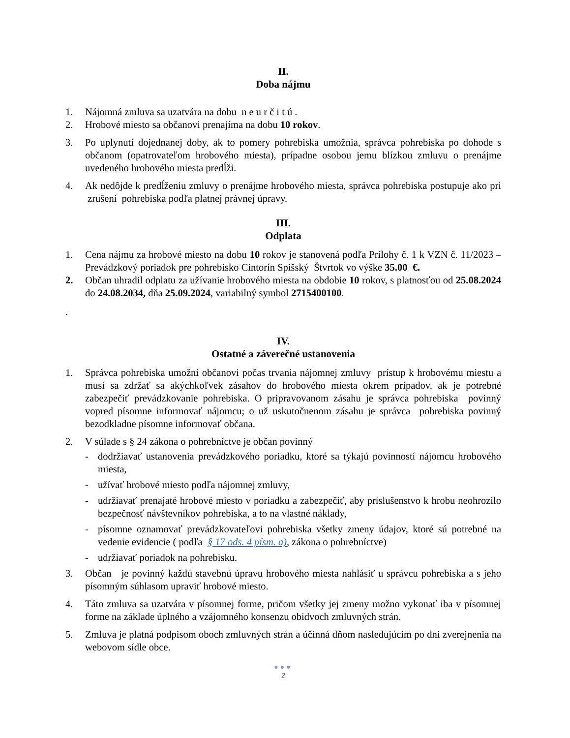II.
Doba nájmu
1. Nájomná zmluva sa uzatvára na dobu n e u r č i t ú .
2. Hrobové miesto sa občanovi prenajíma na dobu 10 rokov.
3. Po uplynutí dojednanej doby, ak to pomery pohrebiska umožnia, správca pohrebiska po dohode s občanom (opatrovateľom hrobového miesta), prípadne osobou jemu blízkou zmluvu o prenájme uvedeného hrobového miesta predĺži.
4. Ak nedôjde k predĺženiu zmluvy o prenájme hrobového miesta, správca pohrebiska postupuje ako pri zrušení pohrebiska podľa platnej právnej úpravy.
III.
Odplata
1. Cena nájmu za hrobové miesto na dobu 10 rokov je stanovená podľa Prílohy č. 1 k VZN č. 11/2023 – Prevádzkový poriadok pre pohrebisko Cintorín Spišský Štvrtok vo výške 35.00 €.
2. Občan uhradil odplatu za užívanie hrobového miesta na obdobie 10 rokov, s platnosťou od 25.08.2024 do 24.08.2034, dňa 25.09.2024, variabilný symbol 2715400100.
.
IV.
Ostatné a záverečné ustanovenia
1. Správca pohrebiska umožní občanovi počas trvania nájomnej zmluvy prístup k hrobovému miestu a musí sa zdržať sa akýchkoľvek zásahov do hrobového miesta okrem prípadov, ak je potrebné zabezpečiť prevádzkovanie pohrebiska. O pripravovanom zásahu je správca pohrebiska povinný vopred písomne informovať nájomcu; o už uskutočnenom zásahu je správca pohrebiska povinný bezodkladne písomne informovať občana.
2. V súlade s § 24 zákona o pohrebníctve je občan povinný
- dodržiavať ustanovenia prevádzkového poriadku, ktoré sa týkajú povinností nájomcu hrobového miesta,
- užívať hrobové miesto podľa nájomnej zmluvy,
- udržiavať prenajaté hrobové miesto v poriadku a zabezpečiť, aby príslušenstvo k hrobu neohrozilo bezpečnosť návštevníkov pohrebiska, a to na vlastné náklady,
- písomne oznamovať prevádzkovateľovi pohrebiska všetky zmeny údajov, ktoré sú potrebné na vedenie evidencie ( podľa § 17 ods. 4 písm. a), zákona o pohrebníctve)
- udržiavať poriadok na pohrebisku.
3. Občan je povinný každú stavebnú úpravu hrobového miesta nahlásiť u správcu pohrebiska a s jeho písomným súhlasom upraviť hrobové miesto.
4. Táto zmluva sa uzatvára v písomnej forme, pričom všetky jej zmeny možno vykonať iba v písomnej forme na základe úplného a vzájomného konsenzu obidvoch zmluvných strán.
5. Zmluva je platná podpisom oboch zmluvných strán a účinná dňom nasledujúcim po dni zverejnenia na webovom sídle obce.
●●●
2